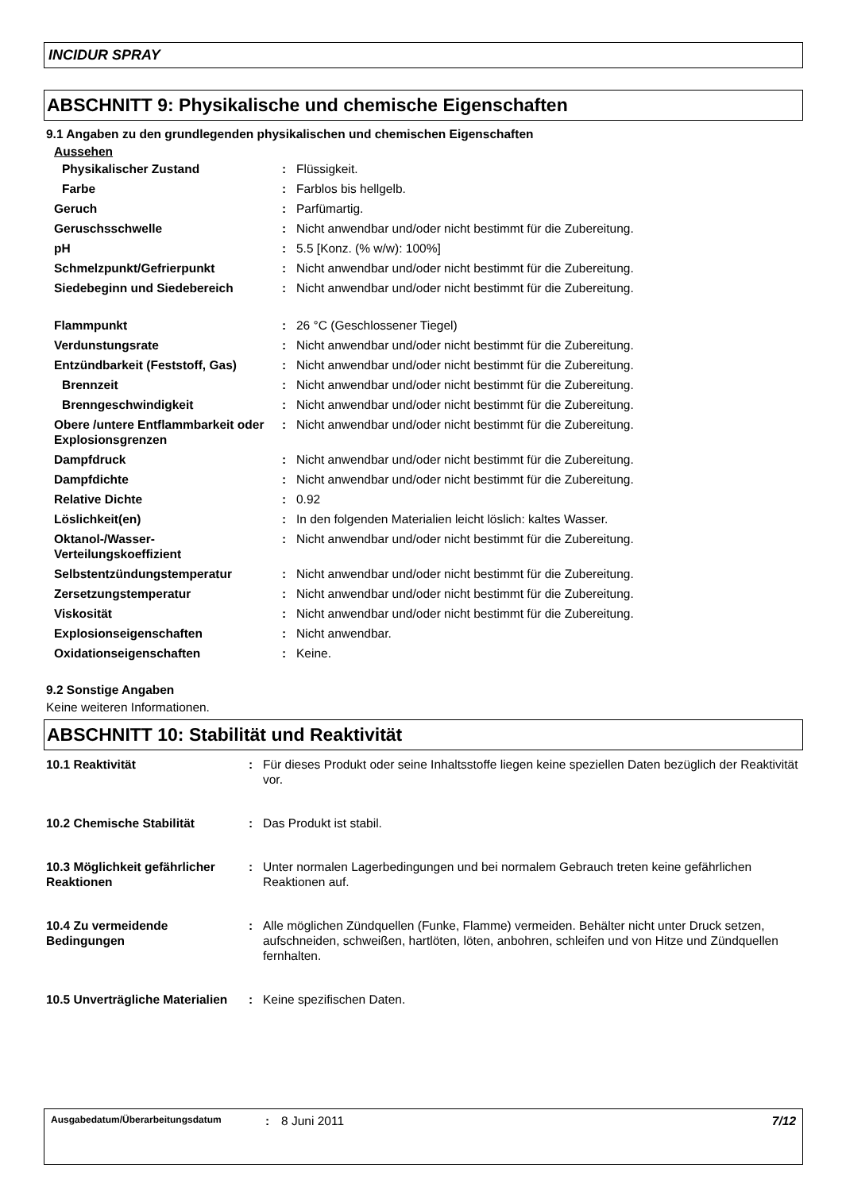INCIDUR SPRAY
ABSCHNITT 9: Physikalische und chemische Eigenschaften
9.1 Angaben zu den grundlegenden physikalischen und chemischen Eigenschaften
Aussehen
| Physikalischer Zustand | : | Flüssigkeit. |
| Farbe | : | Farblos bis hellgelb. |
| Geruch | : | Parfümartig. |
| Geruschsschwelle | : | Nicht anwendbar und/oder nicht bestimmt für die Zubereitung. |
| pH | : | 5.5 [Konz. (% w/w): 100%] |
| Schmelzpunkt/Gefrierpunkt | : | Nicht anwendbar und/oder nicht bestimmt für die Zubereitung. |
| Siedebeginn und Siedebereich | : | Nicht anwendbar und/oder nicht bestimmt für die Zubereitung. |
| Flammpunkt | : | 26 °C (Geschlossener Tiegel) |
| Verdunstungsrate | : | Nicht anwendbar und/oder nicht bestimmt für die Zubereitung. |
| Entzündbarkeit (Feststoff, Gas) | : | Nicht anwendbar und/oder nicht bestimmt für die Zubereitung. |
| Brennzeit | : | Nicht anwendbar und/oder nicht bestimmt für die Zubereitung. |
| Brenngeschwindigkeit | : | Nicht anwendbar und/oder nicht bestimmt für die Zubereitung. |
| Obere /untere Entflammbarkeit oder Explosionsgrenzen | : | Nicht anwendbar und/oder nicht bestimmt für die Zubereitung. |
| Dampfdruck | : | Nicht anwendbar und/oder nicht bestimmt für die Zubereitung. |
| Dampfdichte | : | Nicht anwendbar und/oder nicht bestimmt für die Zubereitung. |
| Relative Dichte | : | 0.92 |
| Löslichkeit(en) | : | In den folgenden Materialien leicht löslich: kaltes Wasser. |
| Oktanol-/Wasser-Verteilungskoeffizient | : | Nicht anwendbar und/oder nicht bestimmt für die Zubereitung. |
| Selbstentzündungstemperatur | : | Nicht anwendbar und/oder nicht bestimmt für die Zubereitung. |
| Zersetzungstemperatur | : | Nicht anwendbar und/oder nicht bestimmt für die Zubereitung. |
| Viskosität | : | Nicht anwendbar und/oder nicht bestimmt für die Zubereitung. |
| Explosionseigenschaften | : | Nicht anwendbar. |
| Oxidationseigenschaften | : | Keine. |
9.2 Sonstige Angaben
Keine weiteren Informationen.
ABSCHNITT 10: Stabilität und Reaktivität
| 10.1 Reaktivität | : | Für dieses Produkt oder seine Inhaltsstoffe liegen keine speziellen Daten bezüglich der Reaktivität vor. |
| 10.2 Chemische Stabilität | : | Das Produkt ist stabil. |
| 10.3 Möglichkeit gefährlicher Reaktionen | : | Unter normalen Lagerbedingungen und bei normalem Gebrauch treten keine gefährlichen Reaktionen auf. |
| 10.4 Zu vermeidende Bedingungen | : | Alle möglichen Zündquellen (Funke, Flamme) vermeiden. Behälter nicht unter Druck setzen, aufschneiden, schweißen, hartlöten, löten, anbohren, schleifen und von Hitze und Zündquellen fernhalten. |
| 10.5 Unverträgliche Materialien | : | Keine spezifischen Daten. |
Ausgabedatum/Überarbeitungsdatum: 8 Juni 2011 7/12